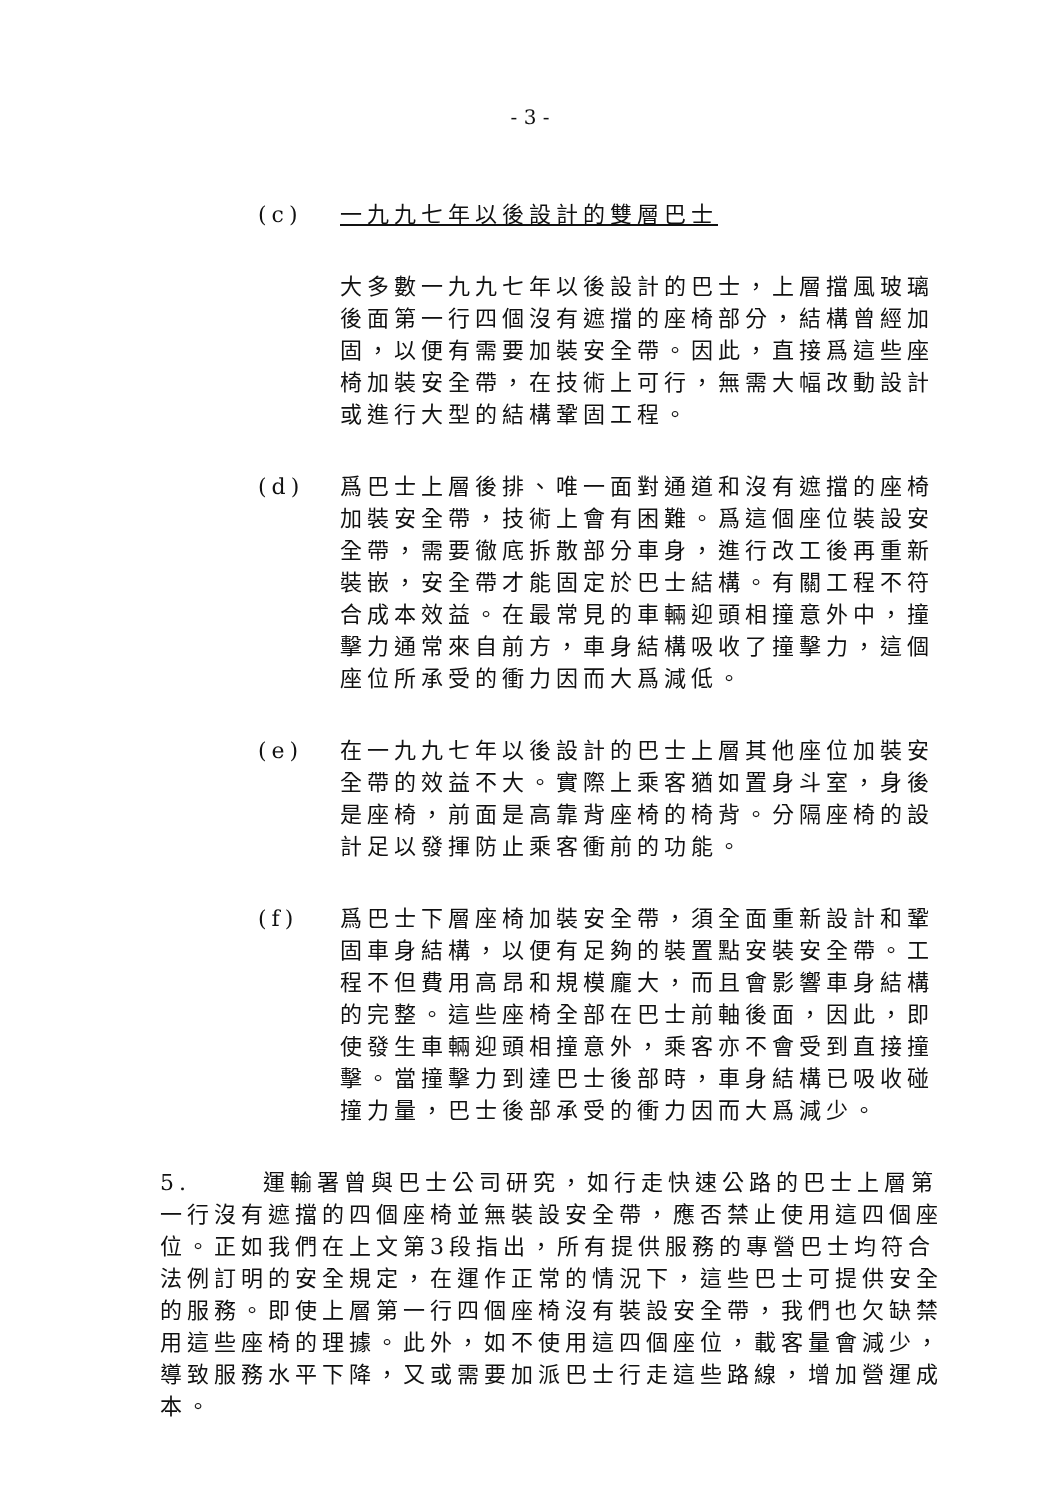- 3 -
(c) 一九九七年以後設計的雙層巴士
大多數一九九七年以後設計的巴士，上層擋風玻璃後面第一行四個沒有遮擋的座椅部分，結構曾經加固，以便有需要加裝安全帶。因此，直接爲這些座椅加裝安全帶，在技術上可行，無需大幅改動設計或進行大型的結構鞏固工程。
(d) 爲巴士上層後排、唯一面對通道和沒有遮擋的座椅加裝安全帶，技術上會有困難。爲這個座位裝設安全帶，需要徹底拆散部分車身，進行改工後再重新裝嵌，安全帶才能固定於巴士結構。有關工程不符合成本效益。在最常見的車輛迎頭相撞意外中，撞擊力通常來自前方，車身結構吸收了撞擊力，這個座位所承受的衝力因而大爲減低。
(e) 在一九九七年以後設計的巴士上層其他座位加裝安全帶的效益不大。實際上乘客猶如置身斗室，身後是座椅，前面是高靠背座椅的椅背。分隔座椅的設計足以發揮防止乘客衝前的功能。
(f) 爲巴士下層座椅加裝安全帶，須全面重新設計和鞏固車身結構，以便有足夠的裝置點安裝安全帶。工程不但費用高昂和規模龐大，而且會影響車身結構的完整。這些座椅全部在巴士前軸後面，因此，即使發生車輛迎頭相撞意外，乘客亦不會受到直接撞擊。當撞擊力到達巴士後部時，車身結構已吸收碰撞力量，巴士後部承受的衝力因而大爲減少。
5. 運輸署曾與巴士公司研究，如行走快速公路的巴士上層第一行沒有遮擋的四個座椅並無裝設安全帶，應否禁止使用這四個座位。正如我們在上文第3段指出，所有提供服務的專營巴士均符合法例訂明的安全規定，在運作正常的情況下，這些巴士可提供安全的服務。即使上層第一行四個座椅沒有裝設安全帶，我們也欠缺禁用這些座椅的理據。此外，如不使用這四個座位，載客量會減少，導致服務水平下降，又或需要加派巴士行走這些路線，增加營運成本。